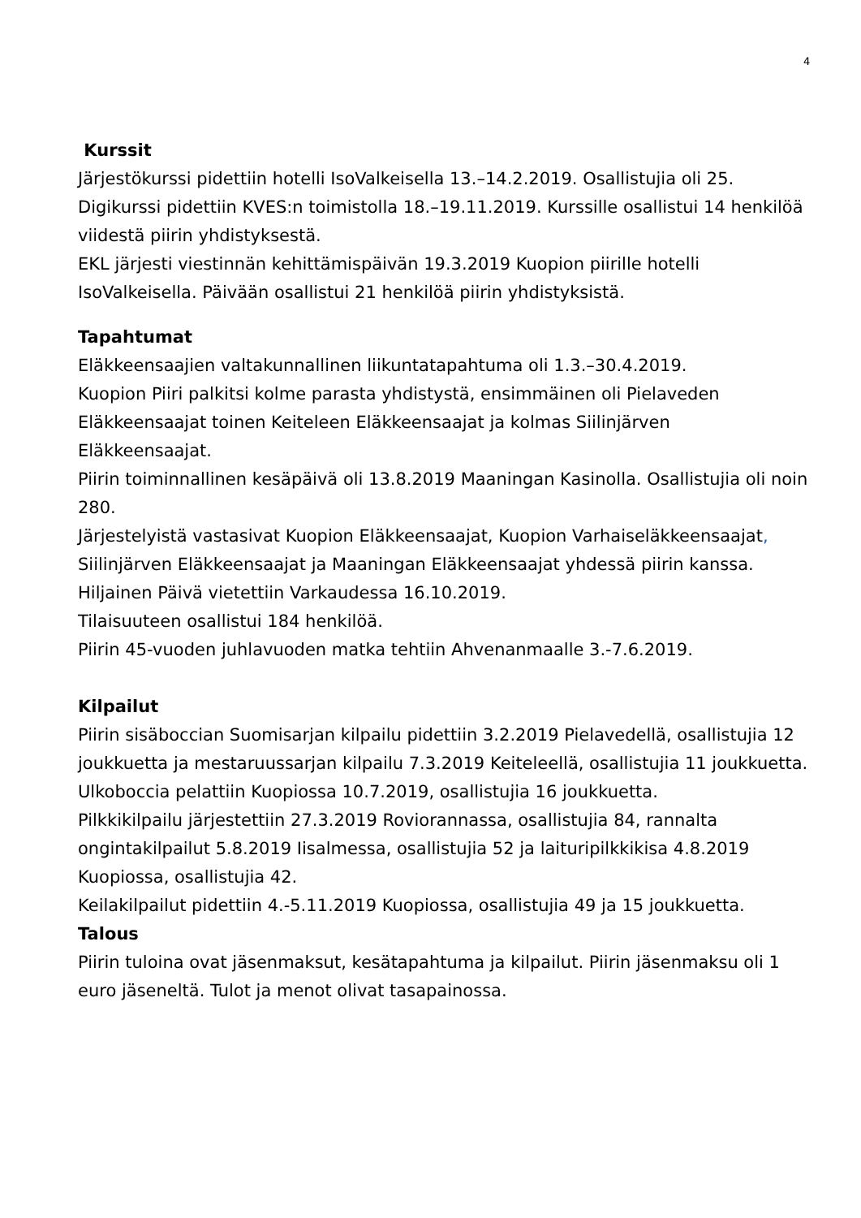4
Kurssit
Järjestökurssi pidettiin hotelli IsoValkeisella 13.–14.2.2019. Osallistujia oli 25. Digikurssi pidettiin KVES:n toimistolla 18.–19.11.2019. Kurssille osallistui 14 henkilöä viidestä piirin yhdistyksestä.
EKL järjesti viestinnän kehittämispäivän 19.3.2019 Kuopion piirille hotelli IsoValkeisella. Päivään osallistui 21 henkilöä piirin yhdistyksistä.
Tapahtumat
Eläkkeensaajien valtakunnallinen liikuntatapahtuma oli 1.3.–30.4.2019.
Kuopion Piiri palkitsi kolme parasta yhdistystä, ensimmäinen oli Pielaveden Eläkkeensaajat toinen Keiteleen Eläkkeensaajat ja kolmas Siilinjärven Eläkkeensaajat.
Piirin toiminnallinen kesäpäivä oli 13.8.2019 Maaningan Kasinolla. Osallistujia oli noin 280.
Järjestelyistä vastasivat Kuopion Eläkkeensaajat, Kuopion Varhaiseläkkeensaajat, Siilinjärven Eläkkeensaajat ja Maaningan Eläkkeensaajat yhdessä piirin kanssa.
Hiljainen Päivä vietettiin Varkaudessa 16.10.2019.
Tilaisuuteen osallistui 184 henkilöä.
Piirin 45-vuoden juhlavuoden matka tehtiin Ahvenanmaalle 3.-7.6.2019.
Kilpailut
Piirin sisäboccian Suomisarjan kilpailu pidettiin 3.2.2019 Pielavedellä, osallistujia 12 joukkuetta ja mestaruussarjan kilpailu 7.3.2019 Keiteleellä, osallistujia 11 joukkuetta. Ulkoboccia pelattiin Kuopiossa 10.7.2019, osallistujia 16 joukkuetta.
Pilkkikilpailu järjestettiin 27.3.2019 Roviorannassa, osallistujia 84, rannalta ongintakilpailut 5.8.2019 Iisalmessa, osallistujia 52 ja laituripilkkikisa 4.8.2019 Kuopiossa, osallistujia 42.
Keilakilpailut pidettiin 4.-5.11.2019 Kuopiossa, osallistujia 49 ja 15 joukkuetta.
Talous
Piirin tuloina ovat jäsenmaksut, kesätapahtuma ja kilpailut. Piirin jäsenmaksu oli 1 euro jäseneltä. Tulot ja menot olivat tasapainossa.